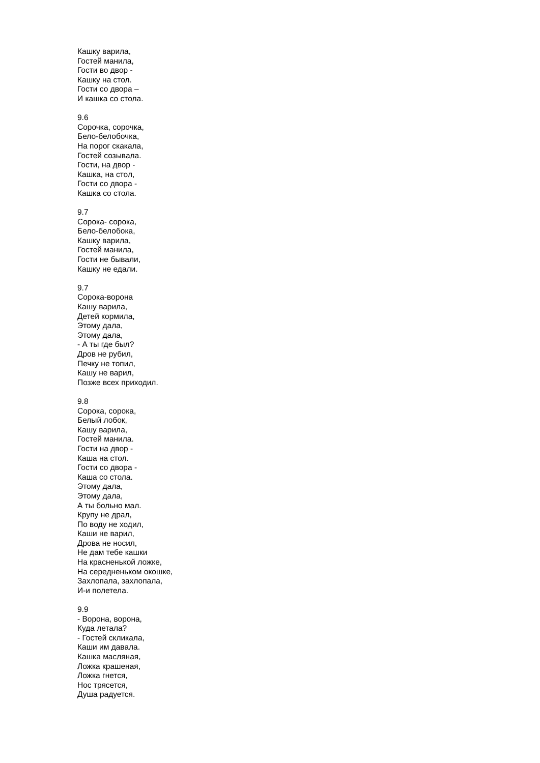Кашку варила,
Гостей манила,
Гости во двор -
Кашку на стол.
Гости со двора –
И кашка со стола.
9.6
Сорочка, сорочка,
Бело-белобочка,
На порог скакала,
Гостей созывала.
Гости, на двор -
Кашка, на стол,
Гости со двора -
Кашка со стола.
9.7
Сорока- сорока,
Бело-белобока,
Кашку варила,
Гостей манила,
Гости не бывали,
Кашку не едали.
9.7
Сорока-ворона
Кашу варила,
Детей кормила,
Этому дала,
Этому дала,
- А ты где был?
Дров не рубил,
Печку не топил,
Кашу не варил,
Позже всех приходил.
9.8
Сорока, сорока,
Белый лобок,
Кашу варила,
Гостей манила.
Гости на двор -
Каша на стол.
Гости со двора -
Каша со стола.
Этому дала,
Этому дала,
А ты больно мал.
Крупу не драл,
По воду не ходил,
Каши не варил,
Дрова не носил,
Не дам тебе кашки
На красненькой ложке,
На середненьком окошке,
Захлопала, захлопала,
И-и полетела.
9.9
- Ворона, ворона,
Куда летала?
- Гостей скликала,
Каши им давала.
Кашка масляная,
Ложка крашеная,
Ложка гнется,
Нос трясется,
Душа радуется.